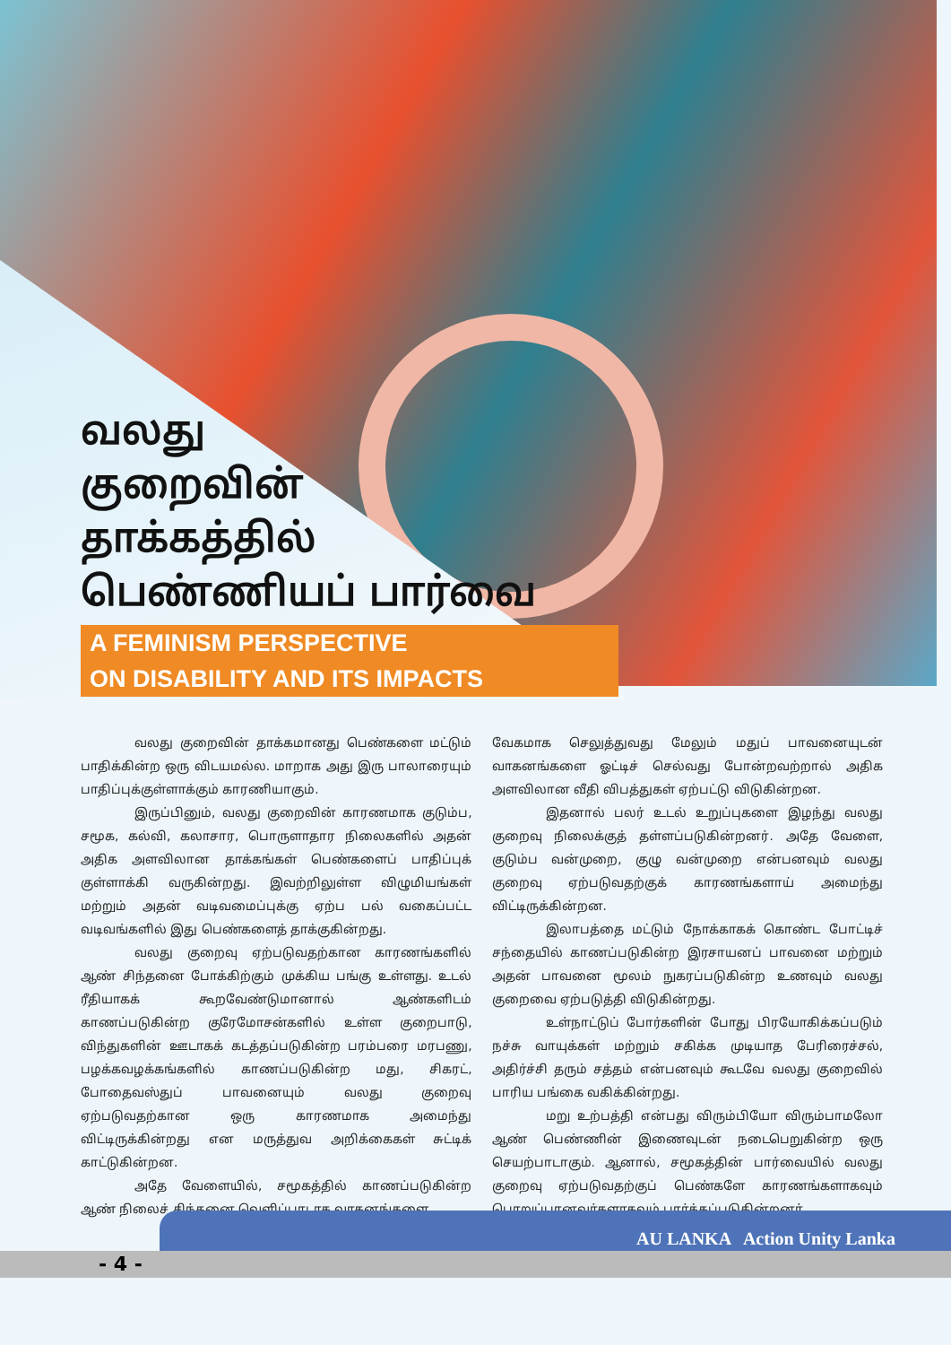வலது
குறைவின்
தாக்கத்தில்
பெண்ணியப் பார்வை
A FEMINISM PERSPECTIVE
ON DISABILITY AND ITS IMPACTS
வலது குறைவின் தாக்கமானது பெண்களை மட்டும் பாதிக்கின்ற ஒரு விடயமல்ல. மாறாக அது இரு பாலாரையும் பாதிப்புக்குள்ளாக்கும் காரணியாகும்.
இருப்பினும், வலது குறைவின் காரணமாக குடும்ப, சமூக, கல்வி, கலாசார, பொருளாதார நிலைகளில் அதன் அதிக அளவிலான தாக்கங்கள் பெண்களைப் பாதிப்புக் குள்ளாக்கி வருகின்றது. இவற்றிலுள்ள விழுமியங்கள் மற்றும் அதன் வடிவமைப்புக்கு ஏற்ப பல் வகைப்பட்ட வடிவங்களில் இது பெண்களைத் தாக்குகின்றது.
வலது குறைவு ஏற்படுவதற்கான காரணங்களில் ஆண் சிந்தனை போக்கிற்கும் முக்கிய பங்கு உள்ளது. உடல் ரீதியாகக் கூறவேண்டுமானால் ஆண்களிடம் காணப்படுகின்ற குரேமோசன்களில் உள்ள குறைபாடு, விந்துகளின் ஊடாகக் கடத்தப்படுகின்ற பரம்பரை மரபணு, பழக்கவழக்கங்களில் காணப்படுகின்ற மது, சிகரட், போதைவஸ்துப் பாவனையும் வலது குறைவு ஏற்படுவதற்கான ஒரு காரணமாக அமைந்து விட்டிருக்கின்றது என மருத்துவ அறிக்கைகள் சுட்டிக் காட்டுகின்றன.
அதே வேளையில், சமூகத்தில் காணப்படுகின்ற ஆண் நிலைச் சிந்தனை வெளிப்பாடாக வாகனங்களை
வேகமாக செலுத்துவது மேலும் மதுப் பாவனையுடன் வாகனங்களை ஓட்டிச் செல்வது போன்றவற்றால் அதிக அளவிலான வீதி விபத்துகள் ஏற்பட்டு விடுகின்றன.
இதனால் பலர் உடல் உறுப்புகளை இழந்து வலது குறைவு நிலைக்குத் தள்ளப்படுகின்றனர். அதே வேளை, குடும்ப வன்முறை, குழு வன்முறை என்பனவும் வலது குறைவு ஏற்படுவதற்குக் காரணங்களாய் அமைந்து விட்டிருக்கின்றன.
இலாபத்தை மட்டும் நோக்காகக் கொண்ட போட்டிச் சந்தையில் காணப்படுகின்ற இரசாயனப் பாவனை மற்றும் அதன் பாவனை மூலம் நுகரப்படுகின்ற உணவும் வலது குறைவை ஏற்படுத்தி விடுகின்றது.
உள்நாட்டுப் போர்களின் போது பிரயோகிக்கப்படும் நச்சு வாயுக்கள் மற்றும் சகிக்க முடியாத பேரிரைச்சல், அதிர்ச்சி தரும் சத்தம் என்பனவும் கூடவே வலது குறைவில் பாரிய பங்கை வகிக்கின்றது.
மறு உற்பத்தி என்பது விரும்பியோ விரும்பாமலோ ஆண் பெண்ணின் இணைவுடன் நடைபெறுகின்ற ஒரு செயற்பாடாகும். ஆனால், சமூகத்தின் பார்வையில் வலது குறைவு ஏற்படுவதற்குப் பெண்களே காரணங்களாகவும் பொறுப்பானவர்களாகவும் பார்க்கப்படுகின்றனர்.
- 4 -
AU LANKA Action Unity Lanka